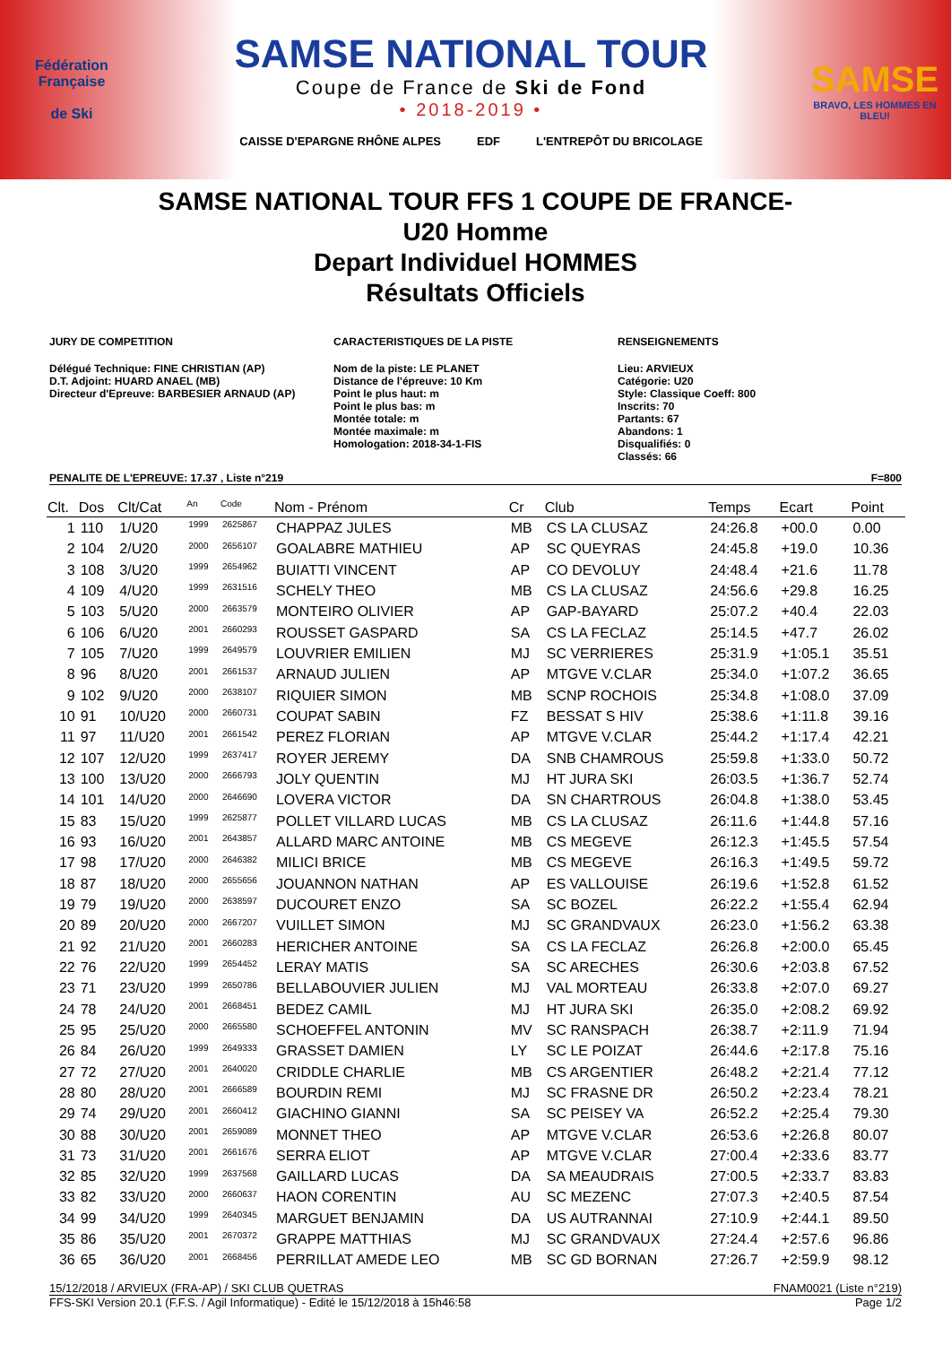Fédération Française
de Ski
SAMSE NATIONAL TOUR
Coupe de France de Ski de Fond
• 2018-2019 •
CAISSE D'EPARGNE RHÔNE ALPES EDF L'ENTREPÔT DU BRICOLAGE
SAMSE
BRAVO, LES HOMMES EN BLEU!
SAMSE NATIONAL TOUR FFS 1 COUPE DE FRANCE-
U20 Homme
Depart Individuel HOMMES
Résultats Officiels
JURY DE COMPETITION
Délégué Technique: FINE CHRISTIAN (AP)
D.T. Adjoint: HUARD ANAEL (MB)
Directeur d'Epreuve: BARBESIER ARNAUD (AP)
CARACTERISTIQUES DE LA PISTE
Nom de la piste: LE PLANET
Distance de l'épreuve: 10 Km
Point le plus haut: m
Point le plus bas: m
Montée totale: m
Montée maximale: m
Homologation: 2018-34-1-FIS
RENSEIGNEMENTS
Lieu: ARVIEUX
Catégorie: U20
Style: Classique Coeff: 800
Inscrits: 70
Partants: 67
Abandons: 1
Disqualifiés: 0
Classés: 66
PENALITE DE L'EPREUVE: 17.37 , Liste n°219 F=800
| Clt. | Dos | Clt/Cat | <sup>An</sup> | <sup>Code</sup> | Nom - Prénom | Cr | Club | Temps | Ecart | Point |
| --- | --- | --- | --- | --- | --- | --- | --- | --- | --- | --- |
| 1 | 110 | 1/U20 | <sup>1999</sup> | <sup>2625867</sup> | CHAPPAZ JULES | MB | CS LA CLUSAZ | 24:26.8 | +00.0 | 0.00 |
| 2 | 104 | 2/U20 | <sup>2000</sup> | <sup>2656107</sup> | GOALABRE MATHIEU | AP | SC QUEYRAS | 24:45.8 | +19.0 | 10.36 |
| 3 | 108 | 3/U20 | <sup>1999</sup> | <sup>2654962</sup> | BUIATTI VINCENT | AP | CO DEVOLUY | 24:48.4 | +21.6 | 11.78 |
| 4 | 109 | 4/U20 | <sup>1999</sup> | <sup>2631516</sup> | SCHELY THEO | MB | CS LA CLUSAZ | 24:56.6 | +29.8 | 16.25 |
| 5 | 103 | 5/U20 | <sup>2000</sup> | <sup>2663579</sup> | MONTEIRO OLIVIER | AP | GAP-BAYARD | 25:07.2 | +40.4 | 22.03 |
| 6 | 106 | 6/U20 | <sup>2001</sup> | <sup>2660293</sup> | ROUSSET GASPARD | SA | CS LA FECLAZ | 25:14.5 | +47.7 | 26.02 |
| 7 | 105 | 7/U20 | <sup>1999</sup> | <sup>2649579</sup> | LOUVRIER EMILIEN | MJ | SC VERRIERES | 25:31.9 | +1:05.1 | 35.51 |
| 8 | 96 | 8/U20 | <sup>2001</sup> | <sup>2661537</sup> | ARNAUD JULIEN | AP | MTGVE V.CLAR | 25:34.0 | +1:07.2 | 36.65 |
| 9 | 102 | 9/U20 | <sup>2000</sup> | <sup>2638107</sup> | RIQUIER SIMON | MB | SCNP ROCHOIS | 25:34.8 | +1:08.0 | 37.09 |
| 10 | 91 | 10/U20 | <sup>2000</sup> | <sup>2660731</sup> | COUPAT SABIN | FZ | BESSAT S HIV | 25:38.6 | +1:11.8 | 39.16 |
| 11 | 97 | 11/U20 | <sup>2001</sup> | <sup>2661542</sup> | PEREZ FLORIAN | AP | MTGVE V.CLAR | 25:44.2 | +1:17.4 | 42.21 |
| 12 | 107 | 12/U20 | <sup>1999</sup> | <sup>2637417</sup> | ROYER JEREMY | DA | SNB CHAMROUS | 25:59.8 | +1:33.0 | 50.72 |
| 13 | 100 | 13/U20 | <sup>2000</sup> | <sup>2666793</sup> | JOLY QUENTIN | MJ | HT JURA SKI | 26:03.5 | +1:36.7 | 52.74 |
| 14 | 101 | 14/U20 | <sup>2000</sup> | <sup>2646690</sup> | LOVERA VICTOR | DA | SN CHARTROUS | 26:04.8 | +1:38.0 | 53.45 |
| 15 | 83 | 15/U20 | <sup>1999</sup> | <sup>2625877</sup> | POLLET VILLARD LUCAS | MB | CS LA CLUSAZ | 26:11.6 | +1:44.8 | 57.16 |
| 16 | 93 | 16/U20 | <sup>2001</sup> | <sup>2643857</sup> | ALLARD MARC ANTOINE | MB | CS MEGEVE | 26:12.3 | +1:45.5 | 57.54 |
| 17 | 98 | 17/U20 | <sup>2000</sup> | <sup>2646382</sup> | MILICI BRICE | MB | CS MEGEVE | 26:16.3 | +1:49.5 | 59.72 |
| 18 | 87 | 18/U20 | <sup>2000</sup> | <sup>2655656</sup> | JOUANNON NATHAN | AP | ES VALLOUISE | 26:19.6 | +1:52.8 | 61.52 |
| 19 | 79 | 19/U20 | <sup>2000</sup> | <sup>2638597</sup> | DUCOURET ENZO | SA | SC BOZEL | 26:22.2 | +1:55.4 | 62.94 |
| 20 | 89 | 20/U20 | <sup>2000</sup> | <sup>2667207</sup> | VUILLET SIMON | MJ | SC GRANDVAUX | 26:23.0 | +1:56.2 | 63.38 |
| 21 | 92 | 21/U20 | <sup>2001</sup> | <sup>2660283</sup> | HERICHER ANTOINE | SA | CS LA FECLAZ | 26:26.8 | +2:00.0 | 65.45 |
| 22 | 76 | 22/U20 | <sup>1999</sup> | <sup>2654452</sup> | LERAY MATIS | SA | SC ARECHES | 26:30.6 | +2:03.8 | 67.52 |
| 23 | 71 | 23/U20 | <sup>1999</sup> | <sup>2650786</sup> | BELLABOUVIER JULIEN | MJ | VAL MORTEAU | 26:33.8 | +2:07.0 | 69.27 |
| 24 | 78 | 24/U20 | <sup>2001</sup> | <sup>2668451</sup> | BEDEZ CAMIL | MJ | HT JURA SKI | 26:35.0 | +2:08.2 | 69.92 |
| 25 | 95 | 25/U20 | <sup>2000</sup> | <sup>2665580</sup> | SCHOEFFEL ANTONIN | MV | SC RANSPACH | 26:38.7 | +2:11.9 | 71.94 |
| 26 | 84 | 26/U20 | <sup>1999</sup> | <sup>2649333</sup> | GRASSET DAMIEN | LY | SC LE POIZAT | 26:44.6 | +2:17.8 | 75.16 |
| 27 | 72 | 27/U20 | <sup>2001</sup> | <sup>2640020</sup> | CRIDDLE CHARLIE | MB | CS ARGENTIER | 26:48.2 | +2:21.4 | 77.12 |
| 28 | 80 | 28/U20 | <sup>2001</sup> | <sup>2666589</sup> | BOURDIN REMI | MJ | SC FRASNE DR | 26:50.2 | +2:23.4 | 78.21 |
| 29 | 74 | 29/U20 | <sup>2001</sup> | <sup>2660412</sup> | GIACHINO GIANNI | SA | SC PEISEY VA | 26:52.2 | +2:25.4 | 79.30 |
| 30 | 88 | 30/U20 | <sup>2001</sup> | <sup>2659089</sup> | MONNET THEO | AP | MTGVE V.CLAR | 26:53.6 | +2:26.8 | 80.07 |
| 31 | 73 | 31/U20 | <sup>2001</sup> | <sup>2661676</sup> | SERRA ELIOT | AP | MTGVE V.CLAR | 27:00.4 | +2:33.6 | 83.77 |
| 32 | 85 | 32/U20 | <sup>1999</sup> | <sup>2637568</sup> | GAILLARD LUCAS | DA | SA MEAUDRAIS | 27:00.5 | +2:33.7 | 83.83 |
| 33 | 82 | 33/U20 | <sup>2000</sup> | <sup>2660637</sup> | HAON CORENTIN | AU | SC MEZENC | 27:07.3 | +2:40.5 | 87.54 |
| 34 | 99 | 34/U20 | <sup>1999</sup> | <sup>2640345</sup> | MARGUET BENJAMIN | DA | US AUTRANNAI | 27:10.9 | +2:44.1 | 89.50 |
| 35 | 86 | 35/U20 | <sup>2001</sup> | <sup>2670372</sup> | GRAPPE MATTHIAS | MJ | SC GRANDVAUX | 27:24.4 | +2:57.6 | 96.86 |
| 36 | 65 | 36/U20 | <sup>2001</sup> | <sup>2668456</sup> | PERRILLAT AMEDE LEO | MB | SC GD BORNAN | 27:26.7 | +2:59.9 | 98.12 |
15/12/2018 / ARVIEUX (FRA-AP) / SKI CLUB QUETRAS FNAM0021 (Liste n°219)
FFS-SKI Version 20.1 (F.F.S. / Agil Informatique) - Edité le 15/12/2018 à 15h46:58 Page 1/2